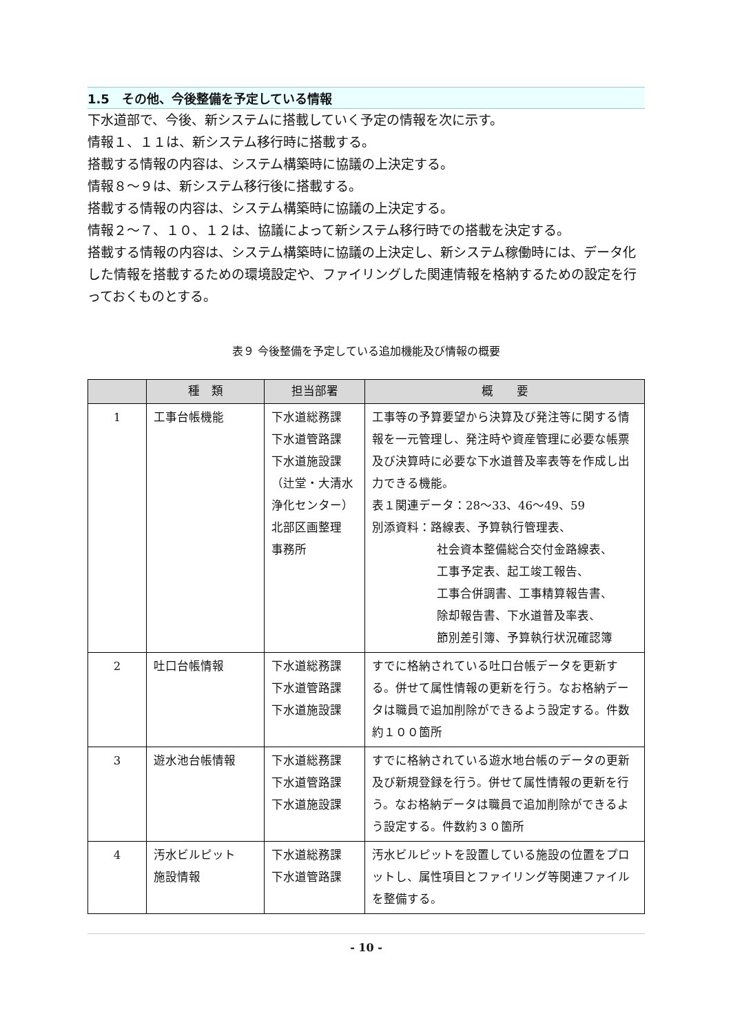1.5　その他、今後整備を予定している情報
下水道部で、今後、新システムに搭載していく予定の情報を次に示す。
情報１、１１は、新システム移行時に搭載する。
搭載する情報の内容は、システム構築時に協議の上決定する。
情報８～９は、新システム移行後に搭載する。
搭載する情報の内容は、システム構築時に協議の上決定する。
情報２～７、１０、１２は、協議によって新システム移行時での搭載を決定する。
搭載する情報の内容は、システム構築時に協議の上決定し、新システム稼働時には、データ化した情報を搭載するための環境設定や、ファイリングした関連情報を格納するための設定を行っておくものとする。
表９ 今後整備を予定している追加機能及び情報の概要
| | 種 類 | 担当部署 | 概 要 |
| --- | --- | --- | --- |
| 1 | 工事台帳機能 | 下水道総務課 下水道管路課 下水道施設課 （辻堂・大清水 浄化センター） 北部区画整理 事務所 | 工事等の予算要望から決算及び発注等に関する情報を一元管理し、発注時や資産管理に必要な帳票及び決算時に必要な下水道普及率表等を作成し出力できる機能。 表１関連データ：28～33、46～49、59 別添資料：路線表、予算執行管理表、 社会資本整備総合交付金路線表、 工事予定表、起工竣工報告、 工事合併調書、工事精算報告書、 除却報告書、下水道普及率表、 節別差引簿、予算執行状況確認簿 |
| 2 | 吐口台帳情報 | 下水道総務課 下水道管路課 下水道施設課 | すでに格納されている吐口台帳データを更新する。併せて属性情報の更新を行う。なお格納データは職員で追加削除ができるよう設定する。件数約１００箇所 |
| 3 | 遊水池台帳情報 | 下水道総務課 下水道管路課 下水道施設課 | すでに格納されている遊水地台帳のデータの更新及び新規登録を行う。併せて属性情報の更新を行う。なお格納データは職員で追加削除ができるよう設定する。件数約３０箇所 |
| 4 | 汚水ビルピット 施設情報 | 下水道総務課 下水道管路課 | 汚水ビルピットを設置している施設の位置をプロットし、属性項目とファイリング等関連ファイルを整備する。 |
- 10 -